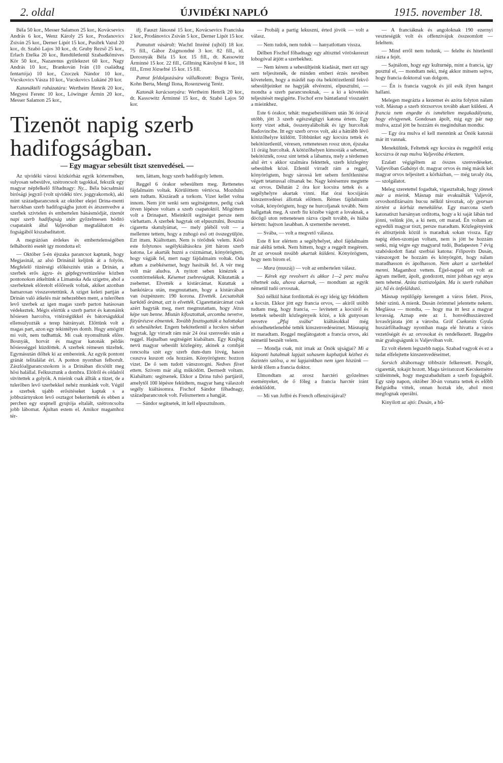2. oldal ÚJVIDÉKI NAPLÓ 1915. november 18.
Béla 50 kor., Messer Salamon 25 kor., Kovácsevics András 6 kor., Wenz Károly 25 kor., Prodanovics Zsiván 25 kor., Derner Lipót 15 kor., Pusibrk Vazul 20 kor., dr. Szabó Lajos 30 kor., dr. Gruby Rezső 25 kor., Erlach Etelka 20 kor., Rendületlenül Szabadkőmives Kör 50 kor., Nazarenus gyülekezet 60 kor., Nagy András 10 kor., Brankován Iván (10 családtag fentartója) 10 kor., Czoczek Nándor 10 kor., Vucskovics Vásza 10 kor., Vucskovics Lukáné 20 kor.
Katonáktéli ruházatára: Wertheim Henrik 20 kor., Megyesi Ferenc 10 kor., Löwinger Ármin 20 kor., Messer Salamon 25 kor.,
ifj. Fauszt Jánosné 15 kor., Kovácsevics Franciska 2 kor., Prodánovics Zsiván 5 kor., Derner Lipót 15 kor.
Pamutott vásárolt: Wachtl Imréné (ujból) 18 kor. 75 fill., Gábor Zsigmondné 3 kor. 82 fill., id. Dorosnyák Béla 15 kor. 15 fill., dr. Kassowitz Árminné 15 kor. 22 fill., Gillming Károlyné 8 kor., 18 fill., Ernst Józsefné 15 kor. 15 fill.
Pamut feldolgozására vállalkozott: Bogya Teréz, Kohn Berta, Mengl Ilona, Rosenzweig Teréz.
Katonák karácsonyára: Wertheim Henrik 20 kor., dr. Kassowitz Árminné 15 kor., dr. Szabó Lajos 50 kor.
Tizenöt napig szerb hadifogságban.
— Egy magyar sebesült tiszt szenvedései. —
Az ujvidéki városi közkórház egyik kórtermében, sulyosan sebesülve, szétroncsolt tagokkal, fekszik egy magyar népfelkelő főhadnagy: Ny... Béla bácsalmási birósági jegyző (volt ujvidéki törv. joggyakornok), aki mint századparancsnok az október elejei Drina-menti harcokban szerb hadifogságba jutott és átszenvedve a szerbek szivtelen és embertelen bánásmódját, tizenöt napi szerb hadifogság után győzelmesen hóditó csapataink által Valjevóban megtaláltatott és fogságából kiszabaditatott.
A megrázóan érdekes és embertelenségében felháboritó esetét igy mondotta el:
— Október 5-én éjszaka parancsot kaptunk, hogy Megjasinál, az alsó Drinánál keljünk át a folyón. Megfelelő tüzérségi előkészités után a Drinán, a szerbek erős ágyu- és gépfegyvertüzelése közben pontonokon átkeltünk a Limanska Ada szigetre, ahol a szerbeknek előretolt előőrseik voltak, akiket azonban hamarosan visszavetettünk. A sziget keleti partján a Drinán való átkelés már nehezebben ment, a tulerőben levő szerbek az igen magas szerb parton hatásosan védekeztek. Mégis elértük a szerb partot és katonáink hősiesen harcolva, vitézségükkel és bátorságukkal ellensulyozták a terep hátrányait. Előttünk volt a magas part, azon egy tekintélyes domb. Hogy amögött mi volt, nem tudhattuk. Mi csak nyomultunk előre. Bosnyák, horvát és magyar katonák példás hősiességgel küzdöttek. A szerbek rémesen tüzeltek. Egymásután dőltek ki az embereink. Az egyik pontont gránát telitalálat éri. A ponton nyomban felborult. Zászlóaljparancsnokom is a Drinában dicsőült meg hősi halállal. Felkusztunk a dombra. Elölről és oldalról süvitettek a golyók. A mieink csak állták a tüzet, de a tulerőben levő szerbekkel nehéz munkánk volt. Végül a szerbek ujabb erősitéseket kaptak s a jobbszárnyukon levő osztagot bekeritették és ebben a percben egy srapnell gyujtója eltalált, szétroncsolta jobb lábomat. Ájultan estem el. Amikor magamhoz tér-
tem, láttam, hogy szerb hadifogoly lettem.
Reggel 6 órakor sebesültem meg. Rettenetes fájdalmaim voltak. Körülöttem vértócsa. Mozdulni sem tudtam. Kiszáradt a torkom. Vizet kellet volna innom. Nem jött senki sem segitségemre, pedig csak ötven lépésre voltam a szerb csapatoktól. Mögöttem volt a Drinapart. Mieinktől segitséget persze nem várhattam. A szerbek hagytak ott elpusztulni. Bosznia cigaretta skatulyámat, — mely pléből volt — a mellemre tettem, hogy a zuhogó eső ott összegyüljön. Ezt ittam. Kiáltottam. Nem is törődtek velem. Késő este folytonos segélykiáltásokra jött három szerb katona. Le akarták huzni a csizmámat, könyörögtem, hogy vágják fel, mert nagy fájdalmaim voltak. Oda adtam a zsebkésemet, hogy hasitsák fel. A vér meg volt már aludva. A nyitott seben kinéztek a csonttörmelékek. Késemet zsebrevágták. Kikutatták a zsebemet. Elvették a kistárcámat. Kutattak a bankótárca után, megmutattam, hogy a kistárcában van öszpénzem: 190 korona. Elvették. Lecsatolták karkötő órámat, azt is elvették. Cigarettatárcámat csak azért hagyták meg, mert megmutattam, hogy Jézus képe van benne. Miután kifosztottak, arcomba nevetve, fütyürészve elmentek. Tovább fosztogatták a halottakat és sebesülteket. Engem bekötetlenül a lucskos sárban hagytak. Igy virradt rám már 24 órai szenvedés után a reggel. Hajnalban segitségért kiabáltam. Egy Krajbig nevü magyar sebesült közlegény, akinek a combját roncsolta szét egy szerb dum-dum lövég, hason csuszva kuszott oda hozzám. Könyörögtem: hozzon vizet. De ő sem tudott vánszorogni. Nedves füvet ettem. Szivem már alig működött. Dermedt voltam. Kiabáltam: segitsenek. Ekkor a Drina tulsó partjáról, amelytől 100 lépésre feküdtem, magyar hang válaszolt segély kiáltásomra. Fischof Sándor főhadnagy, századparancsnok volt. Felismertem a hangját.
— Sándor segitsetek, itt kell elpusztulnom.
— Probálj a partig lekuszni, érted jövök — volt a válasz.
— Nem tudok, nem tudok — hanyatlottam vissza.
Délben Fischof főhadnagy egy altiszttel vöröskereszt lobogóval átjött a szerbekhez.
— Nem kérem a sebesültjeink kiadását, mert ezt ugy sem teljesitenék, de minden emberi érzés nevében követelem, hogy a másfél nap óta bekötözetlenül fekvő sebesültjeinket ne hagyják elvérezni, elpusztulni, — mondta a szerb parancsnoknak, — a ki a követelés teljesitését megigérte. Fischof erre bántatlanul visszatért a mieinkhez.
Este 6 órakor, tehát: megsebesülésem után 36 órával utóbb, jött 3 szerb egészségügyi katona értem. Egy korty vizet adtak, összenyalábolták és igy hurcoltak Badovincibe. Itt egy szerb orvos volt, aki a hátrább lévő kötözőhelyre küldött. Többünket egy kocsira tettek és bekötözetlenül, véresen, rettenetesen rossz uton, éjszaka 11 óráig hurcoltak. A kötözőhelyen kimosták a sebemet, bekötözték, rossz sint tettek a lábamra, mely a térdemen alul ért s akkor szalmára fektettek, szerb közlegény sebesültek közé. Etlenül virradt rám a reggel, könyörögtem, hogy sárossá lett sebem fertőtlenitése végett tetanussal oltsanak be. Nagy kérésemre megtette az orvos. Délután 2 óra kor kocsira tettek és a segélyhelyre akartak vinni. Hat órai kocsijárás kinszenvedései állottak előttem. Rémes fájdalmaim voltak, könyörögtem, hogy ne hurcoljanak tovább. Nem hallgattak meg. A szerb fiu közébe vágott a lovaknak, a döcögő uton rettenetesen rázva cipelt tovább, és hiába kértem: hajtson lasabban. A szemembe nevetett.
— Svába, — volt a megvető válasza.
Este 8 kor elértem a segélyhelyet, ahol fájdalmaim már aléltá tettek. Nem hittem, hogy a reggelt megérem. Itt az orvosok tovább akartak küldeni. Könyörögtem, hogy nem birom el.
— Mora (muszáj) — volt az embertelen válasz.
— Kérek egy revolvert és akkor 1—2 perc mulva vihetnek oda, ahova akarnak, — mondtam az egyik németül tudó orvosnak.
Szó nélkül hátat forditottak és egy ideig igy feküdtem a kocsin. Ekkor jött egy francia orvos, — akiről utóbb tudtam meg, hogy francia, — levitetett a kocsiról és letettek sebesült közlegényeik közé, a kik gunyosan nevetve „Pfuj svába“ kiáltásokkal még elviselhetetlenebbé tették kinszenvedéseimet. Másnapig itt maradtam. Reggel meglátogatott a francia orvos, aki németül beszélt velem.
— Mondja csak, mit irnak az Önök ujságjai? Mi a központi hatalmak lapjait sohasem kaphatjuk kézhez és őszintén szólva, a mi lapjainkban nem igen hiszünk — kérdé tőlem a francia doktor.
Elmondtam az orosz harctéri győzelmes eseményeket, de ő főleg a francia harctér iránt érdeklődött.
— Mi van Joffré és French offenzivájával?
— A franciáknak és angoloknak 190 ezernyi veszteségük volt és offenzivájuk összeomlott — feleltem.
— Mind erről nem tudunk, — felelte és hitetlenül rázta a fejét.
— Sajnálom, hogy egy kulturnép, mint a francia, igy pusztul el, — mondtam neki, még akkor mitsem sejtve, hogy francia doktorral van dolgom.
— Én is francia vagyok és jól esik ilyen hangot hallani.
Melegen megrázta a kezemet és azóta folyton nálam volt. Másnap a szerb törzsorvos tovább akart küldeni. A francia nem engedte és ismételten megakadályozta, hogy elvigyenek. Gondosan ápolt, mig egy pár nap mulva, azzal jött be hozzám és megindultan mondta:
— Egy óra mulva el kell mennünk az Önök katonái már itt vannak.
Menekülünk. Feltettek egy kocsira és reggeltől estig kocsizva öt nap mulva Valjevóba érkeztem.
Ezalatt végigéltem az összes szenvedéseket. Valjevóban Gabányi dr. magyar orvos és még másik két magyar orvos teljesitett a kórházban, — még tavaly óta, — szolgálatot.
Meleg szeretettel fogadtak, vigasztaltak, hogy jönnek már a mieink. Másnap már evakuálták Valjevót, orvoshonfitársaim bucsu nélkül távoztak, oly gyorsan történt a kórház menekülése. Egy marcona szerb katonatiszt harsányan orditotta, hogy a ki saját lábán tud jönni, velünk jön, a ki nem, ott marad. Én voltam az egyedüli magyar tiszt, persze maradtam. Közlegényeink és altisztjeink közül is maradtak sokan vissza. Egy napig étlen-szomjan voltam, nem is jött be hozzám senki, mig végre egy magyarul tudó, Budapesten 7 évig szabóskodott fiatal szerbiai katona: Filipovits Dusán, vánszorgott be hozzám és könyörgött, hogy nálam maradhasson és ápolhasson. Nem akart a szerbekkel menni. Magamhoz vettem. Éjjel-nappal ott volt az ágyam mellett, ápolt, gondozott, mint jobban egy anya nem tehetné. Azóta tisztiszolgám. Ma is szerb ruhában jár, hű és önfeláldozó.
Másnap repülőgép kerengett a város felett. Piros, fehér szinü. A mienk. Dusán örömmel jelentette nekem. Meglássa — mondta, — hogy ma itt lesz a magyar lovasság. Aznap este az 1. honvédhuszárezred lovasőrjárata jött a városba. Gróf Csekonits Gyula huszárfőhadnagy nyomban maga elé hivatta a város vezetőségét és az orvosokat és rendelkezett. Reggelre már gyalogságunk is Valjevóban volt.
Ez volt életem legszebb napja. Szabad vagyok és ez a tudat elfelejtette kinszenvedéseimet.
Sorsich altábornagy többször felkeresett. Pezsgőt, cigarettát, tokajit hozott. Maga táviratozott Kecskemétre szüleimnek, hogy megszabadultam a szerb fogságból. Egy szép napon, október 30-án vonatra tettek és előbb Belgrádba vittek, onnan hoztak ide, ahol most megfognak operálni.
Kinyilott az ajtó: Dusán, a hű-